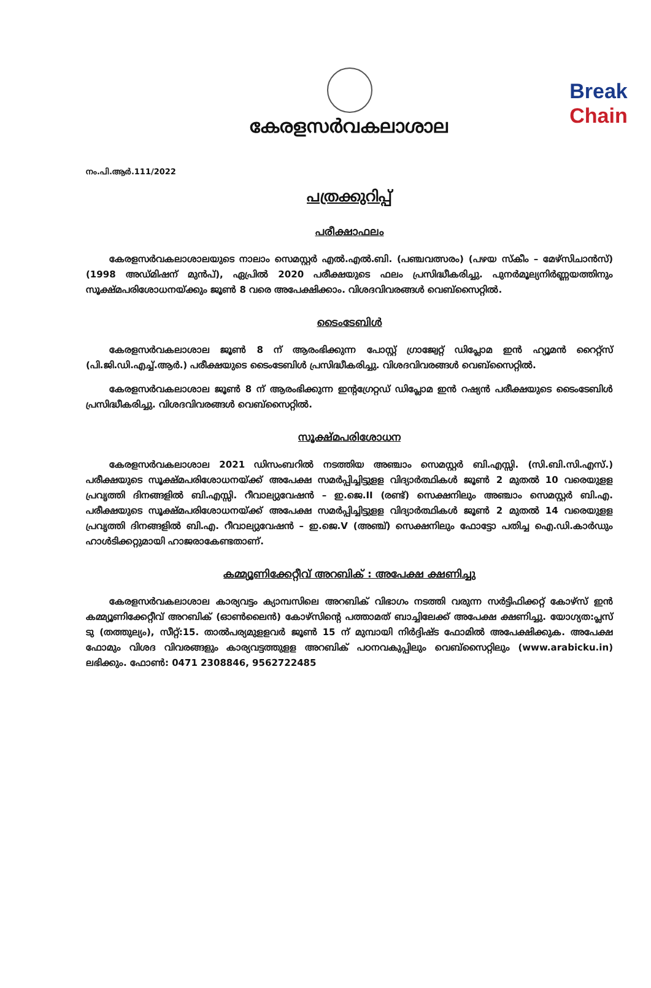Break
Chain
കേരളസർവകലാശാല
നം.പി.ആർ.111/2022
പത്രക്കുറിപ്പ്
പരീക്ഷാഫലം
കേരളസർവകലാശാലയുടെ നാലാം സെമസ്റ്റർ എൽ.എൽ.ബി. (പഞ്ചവത്സരം) (പഴയ സ്കീം – മേഴ്സിചാൻസ്) (1998 അഡ്മിഷന് മുൻപ്), ഏപ്രിൽ 2020 പരീക്ഷയുടെ ഫലം പ്രസിദ്ധീകരിച്ചു. പുനർമൂല്യനിർണ്ണയത്തിനും സൂക്ഷ്മപരിശോധനയ്ക്കും ജൂൺ 8 വരെ അപേക്ഷിക്കാം. വിശദവിവരങ്ങൾ വെബ്സൈറ്റിൽ.
ടൈംടേബിൾ
കേരളസർവകലാശാല ജൂൺ 8 ന് ആരംഭിക്കുന്ന പോസ്റ്റ് ഗ്രാജ്വേറ്റ് ഡിപ്ലോമ ഇൻ ഹ്യൂമൻ റൈറ്റ്സ് (പി.ജി.ഡി.എച്ച്.ആർ.) പരീക്ഷയുടെ ടൈംടേബിൾ പ്രസിദ്ധീകരിച്ചു. വിശദവിവരങ്ങൾ വെബ്സൈറ്റിൽ.
കേരളസർവകലാശാല ജൂൺ 8 ന് ആരംഭിക്കുന്ന ഇന്റഗ്രേറ്റഡ് ഡിപ്ലോമ ഇൻ റഷ്യൻ പരീക്ഷയുടെ ടൈംടേബിൾ പ്രസിദ്ധീകരിച്ചു. വിശദവിവരങ്ങൾ വെബ്സൈറ്റിൽ.
സൂക്ഷ്മപരിശോധന
കേരളസർവകലാശാല 2021 ഡിസംബറിൽ നടത്തിയ അഞ്ചാം സെമസ്റ്റർ ബി.എസ്സി. (സി.ബി.സി.എസ്.) പരീക്ഷയുടെ സൂക്ഷ്മപരിശോധനയ്ക്ക് അപേക്ഷ സമർപ്പിച്ചിട്ടുളള വിദ്യാർത്ഥികൾ ജൂൺ 2 മുതൽ 10 വരെയുളള പ്രവൃത്തി ദിനങ്ങളിൽ ബി.എസ്സി. റീവാല്യുവേഷൻ – ഇ.ജെ.II (രണ്ട്) സെക്ഷനിലും അഞ്ചാം സെമസ്റ്റർ ബി.എ. പരീക്ഷയുടെ സൂക്ഷ്മപരിശോധനയ്ക്ക് അപേക്ഷ സമർപ്പിച്ചിട്ടുളള വിദ്യാർത്ഥികൾ ജൂൺ 2 മുതൽ 14 വരെയുളള പ്രവൃത്തി ദിനങ്ങളിൽ ബി.എ. റീവാല്യുവേഷൻ – ഇ.ജെ.V (അഞ്ച്) സെക്ഷനിലും ഫോട്ടോ പതിച്ച ഐ.ഡി.കാർഡും ഹാൾടിക്കറ്റുമായി ഹാജരാകേണ്ടതാണ്.
കമ്മ്യൂണിക്കേറ്റീവ് അറബിക് : അപേക്ഷ ക്ഷണിച്ചു
കേരളസർവകലാശാല കാര്യവട്ടം ക്യാമ്പസിലെ അറബിക് വിഭാഗം നടത്തി വരുന്ന സർട്ടിഫിക്കറ്റ് കോഴ്സ് ഇൻ കമ്മ്യൂണിക്കേറ്റീവ് അറബിക് (ഓൺലൈൻ) കോഴ്സിന്റെ പത്താമത് ബാച്ചിലേക്ക് അപേക്ഷ ക്ഷണിച്ചു. യോഗ്യത:പ്ലസ് ടു (തത്തുല്യം), സീറ്റ്:15. താൽപര്യമുളളവർ ജൂൺ 15 ന് മുമ്പായി നിർദ്ദിഷ്ട ഫോമിൽ അപേക്ഷിക്കുക. അപേക്ഷ ഫോമും വിശദ വിവരങ്ങളും കാര്യവട്ടത്തുളള അറബിക് പഠനവകുപ്പിലും വെബ്സൈറ്റിലും (www.arabicku.in) ലഭിക്കും. ഫോൺ: 0471 2308846, 9562722485